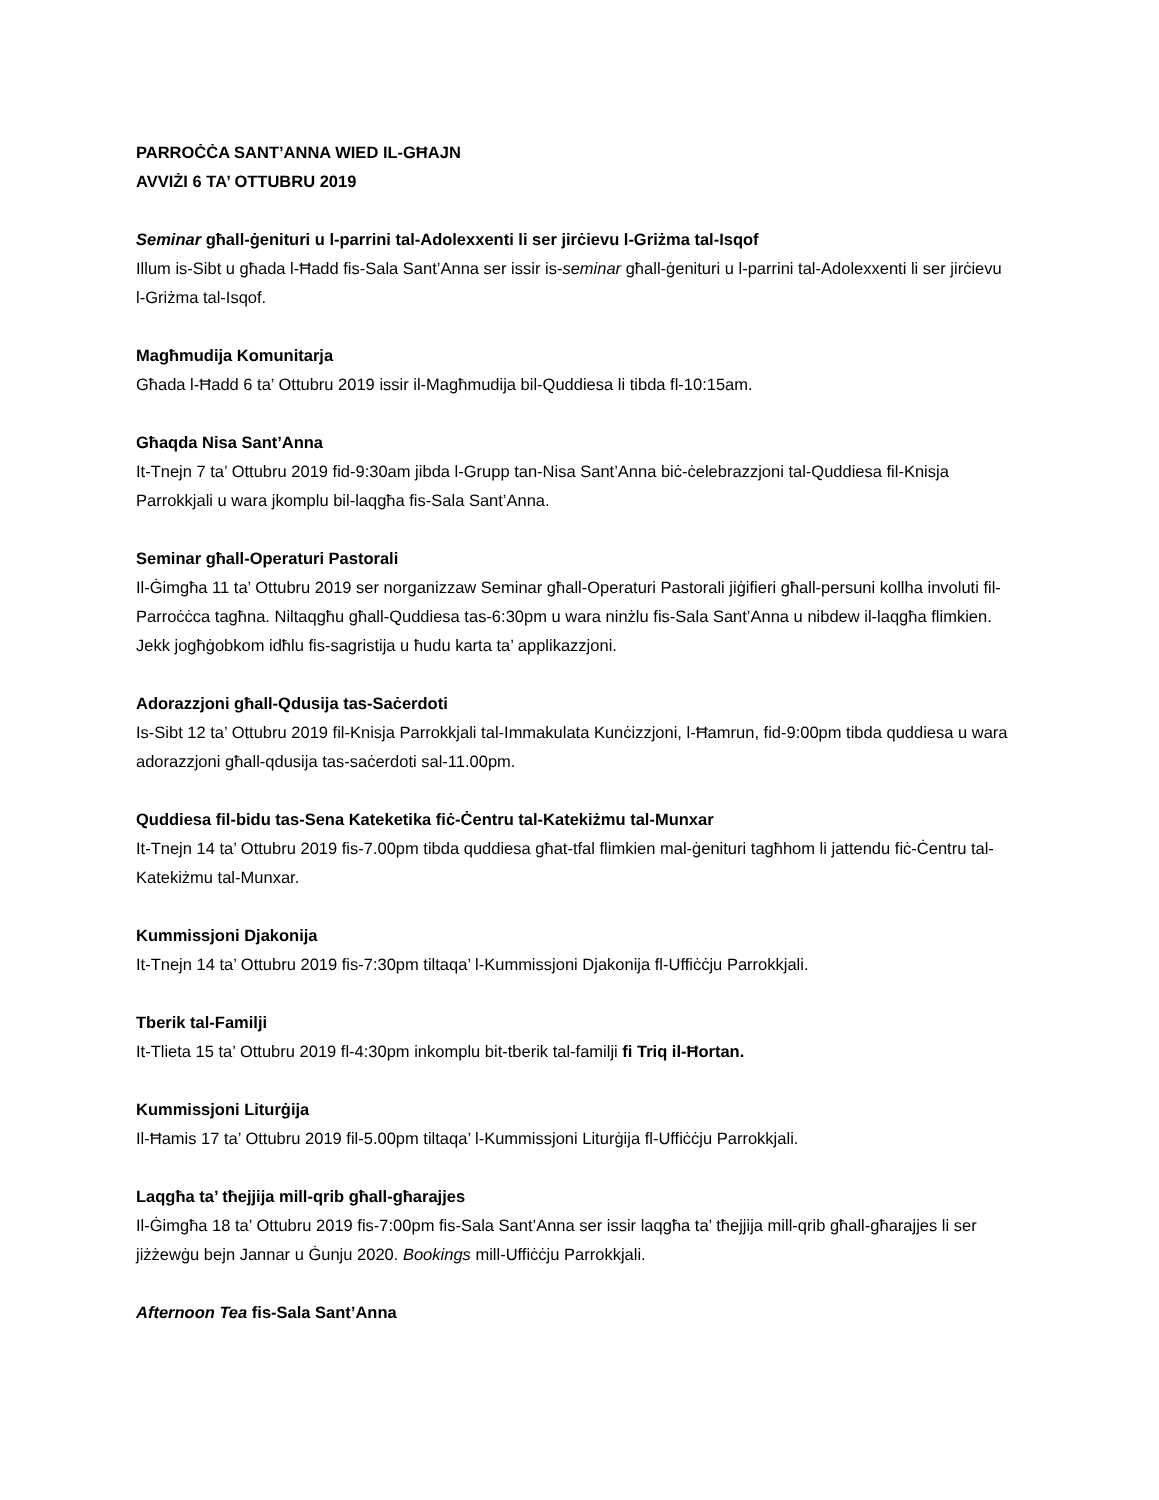PARROĊĊA SANT’ANNA WIED IL-GĦAJN
AVVIŻI 6 TA’ OTTUBRU 2019
Seminar għall-ġenituri u l-parrini tal-Adolexxenti li ser jirċievu l-Griżma tal-Isqof
Illum is-Sibt u għada l-Ħadd fis-Sala Sant’Anna ser issir is-seminar għall-ġenituri u l-parrini tal-Adolexxenti li ser jirċievu l-Griżma tal-Isqof.
Magħmudija Komunitarja
Għada l-Ħadd 6 ta’ Ottubru 2019 issir il-Magħmudija bil-Quddiesa li tibda fl-10:15am.
Għaqda Nisa Sant’Anna
It-Tnejn 7 ta’ Ottubru 2019 fid-9:30am jibda l-Grupp tan-Nisa Sant’Anna biċ-ċelebrazzjoni tal-Quddiesa fil-Knisja Parrokkjali u wara jkomplu bil-laqgħa fis-Sala Sant’Anna.
Seminar għall-Operaturi Pastorali
Il-Ġimgħa 11 ta’ Ottubru 2019 ser norganizzaw Seminar għall-Operaturi Pastorali jiġifieri għall-persuni kollha involuti fil-Parroċċca tagħna. Niltaqgħu għall-Quddiesa tas-6:30pm u wara ninżlu fis-Sala Sant’Anna u nibdew il-laqgħa flimkien. Jekk jogħġobkom idħlu fis-sagristija u ħudu karta ta’ applikazzjoni.
Adorazzjoni għall-Qdusija tas-Saċerdoti
Is-Sibt 12 ta’ Ottubru 2019 fil-Knisja Parrokkjali tal-Immakulata Kunċizzjoni, l-Ħamrun, fid-9:00pm tibda quddiesa u wara adorazzjoni għall-qdusija tas-saċerdoti sal-11.00pm.
Quddiesa fil-bidu tas-Sena Kateketika fiċ-Ċentru tal-Katekiżmu tal-Munxar
It-Tnejn 14 ta’ Ottubru 2019 fis-7.00pm tibda quddiesa għat-tfal flimkien mal-ġenituri tagħhom li jattendu fiċ-Ċentru tal-Katekiżmu tal-Munxar.
Kummissjoni Djakonija
It-Tnejn 14 ta’ Ottubru 2019 fis-7:30pm tiltaqa’ l-Kummissjoni Djakonija fl-Uffiċċju Parrokkjali.
Tberik tal-Familji
It-Tlieta 15 ta’ Ottubru 2019 fl-4:30pm inkomplu bit-tberik tal-familji fi Triq il-Ħortan.
Kummissjoni Liturġija
Il-Ħamis 17 ta’ Ottubru 2019 fil-5.00pm tiltaqa’ l-Kummissjoni Liturġija fl-Uffiċċju Parrokkjali.
Laqgħa ta’ tħejjija mill-qrib għall-għarajjes
Il-Ġimgħa 18 ta’ Ottubru 2019 fis-7:00pm fis-Sala Sant’Anna ser issir laqgħa ta’ tħejjija mill-qrib għall-għarajjes li ser jiżżewġu bejn Jannar u Ġunju 2020. Bookings mill-Uffiċċju Parrokkjali.
Afternoon Tea fis-Sala Sant’Anna